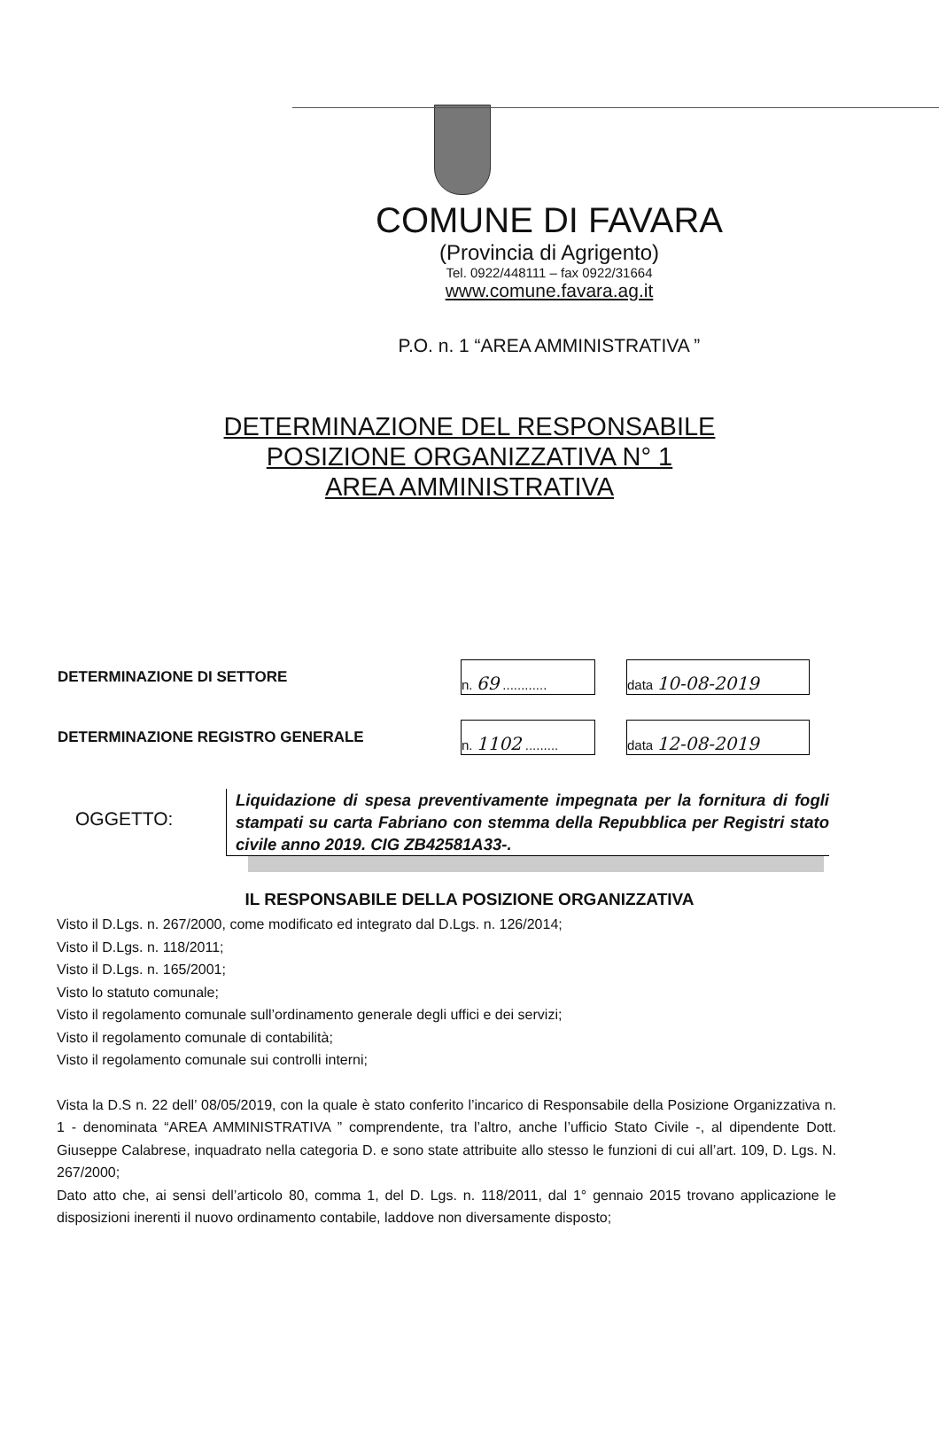COMUNE DI FAVARA
(Provincia di Agrigento)
Tel. 0922/448111 – fax 0922/31664
www.comune.favara.ag.it
P.O. n. 1 “AREA AMMINISTRATIVA ”
DETERMINAZIONE DEL RESPONSABILE
POSIZIONE ORGANIZZATIVA N° 1
AREA AMMINISTRATIVA
| DETERMINAZIONE DI SETTORE | n. 69 ............ | | data 10-08-2019 |
| DETERMINAZIONE REGISTRO GENERALE | n. 1102 ......... | | data 12-08-2019 |
OGGETTO:
Liquidazione di spesa preventivamente impegnata per la fornitura di fogli stampati su carta Fabriano con stemma della Repubblica per Registri stato civile anno 2019. CIG ZB42581A33-.
IL RESPONSABILE DELLA POSIZIONE ORGANIZZATIVA
Visto il D.Lgs. n. 267/2000, come modificato ed integrato dal D.Lgs. n. 126/2014;
Visto il D.Lgs. n. 118/2011;
Visto il D.Lgs. n. 165/2001;
Visto lo statuto comunale;
Visto il regolamento comunale sull’ordinamento generale degli uffici e dei servizi;
Visto il regolamento comunale di contabilità;
Visto il regolamento comunale sui controlli interni;
Vista la D.S n. 22 dell’ 08/05/2019, con la quale è stato conferito l’incarico di Responsabile della Posizione Organizzativa n. 1 - denominata “AREA AMMINISTRATIVA ” comprendente, tra l’altro, anche l’ufficio Stato Civile -, al dipendente Dott. Giuseppe Calabrese, inquadrato nella categoria D. e sono state attribuite allo stesso le funzioni di cui all’art. 109, D. Lgs. N. 267/2000;
Dato atto che, ai sensi dell’articolo 80, comma 1, del D. Lgs. n. 118/2011, dal 1° gennaio 2015 trovano applicazione le disposizioni inerenti il nuovo ordinamento contabile, laddove non diversamente disposto;